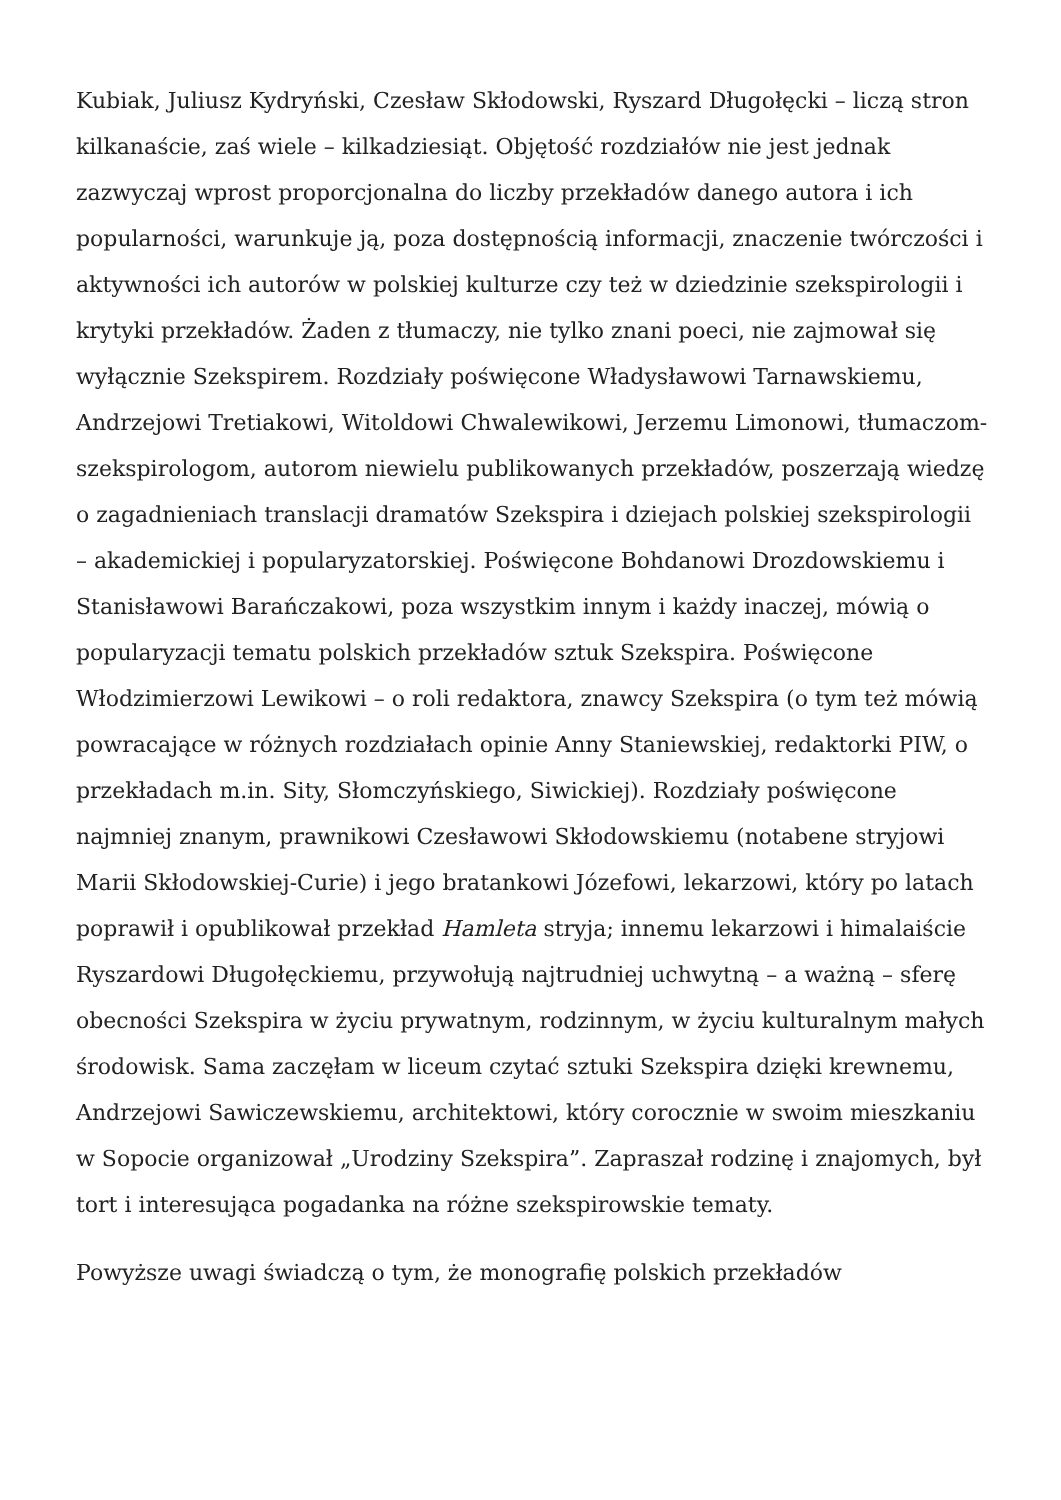Kubiak, Juliusz Kydryński, Czesław Skłodowski, Ryszard Długołęcki – liczą stron kilkanaście, zaś wiele – kilkadziesiąt. Objętość rozdziałów nie jest jednak zazwyczaj wprost proporcjonalna do liczby przekładów danego autora i ich popularności, warunkuje ją, poza dostępnością informacji, znaczenie twórczości i aktywności ich autorów w polskiej kulturze czy też w dziedzinie szekspirologii i krytyki przekładów. Żaden z tłumaczy, nie tylko znani poeci, nie zajmował się wyłącznie Szekspirem. Rozdziały poświęcone Władysławowi Tarnawskiemu, Andrzejowi Tretiakowi, Witoldowi Chwalewikowi, Jerzemu Limonowi, tłumaczom-szekspirologom, autorom niewielu publikowanych przekładów, poszerzają wiedzę o zagadnieniach translacji dramatów Szekspira i dziejach polskiej szekspirologii – akademickiej i popularyzatorskiej. Poświęcone Bohdanowi Drozdowskiemu i Stanisławowi Barańczakowi, poza wszystkim innym i każdy inaczej, mówią o popularyzacji tematu polskich przekładów sztuk Szekspira. Poświęcone Włodzimierzowi Lewikowi – o roli redaktora, znawcy Szekspira (o tym też mówią powracające w różnych rozdziałach opinie Anny Staniewskiej, redaktorki PIW, o przekładach m.in. Sity, Słomczyńskiego, Siwickiej). Rozdziały poświęcone najmniej znanym, prawnikowi Czesławowi Skłodowskiemu (notabene stryjowi Marii Skłodowskiej-Curie) i jego bratankowi Józefowi, lekarzowi, który po latach poprawił i opublikował przekład Hamleta stryja; innemu lekarzowi i himalaiście Ryszardowi Długołęckiemu, przywołują najtrudniej uchwytną – a ważną – sferę obecności Szekspira w życiu prywatnym, rodzinnym, w życiu kulturalnym małych środowisk. Sama zaczęłam w liceum czytać sztuki Szekspira dzięki krewnemu, Andrzejowi Sawiczewskiemu, architektowi, który corocznie w swoim mieszkaniu w Sopocie organizował „Urodziny Szekspira”. Zapraszał rodzinę i znajomych, był tort i interesująca pogadanka na różne szekspirowskie tematy.
Powyższe uwagi świadczą o tym, że monografię polskich przekładów